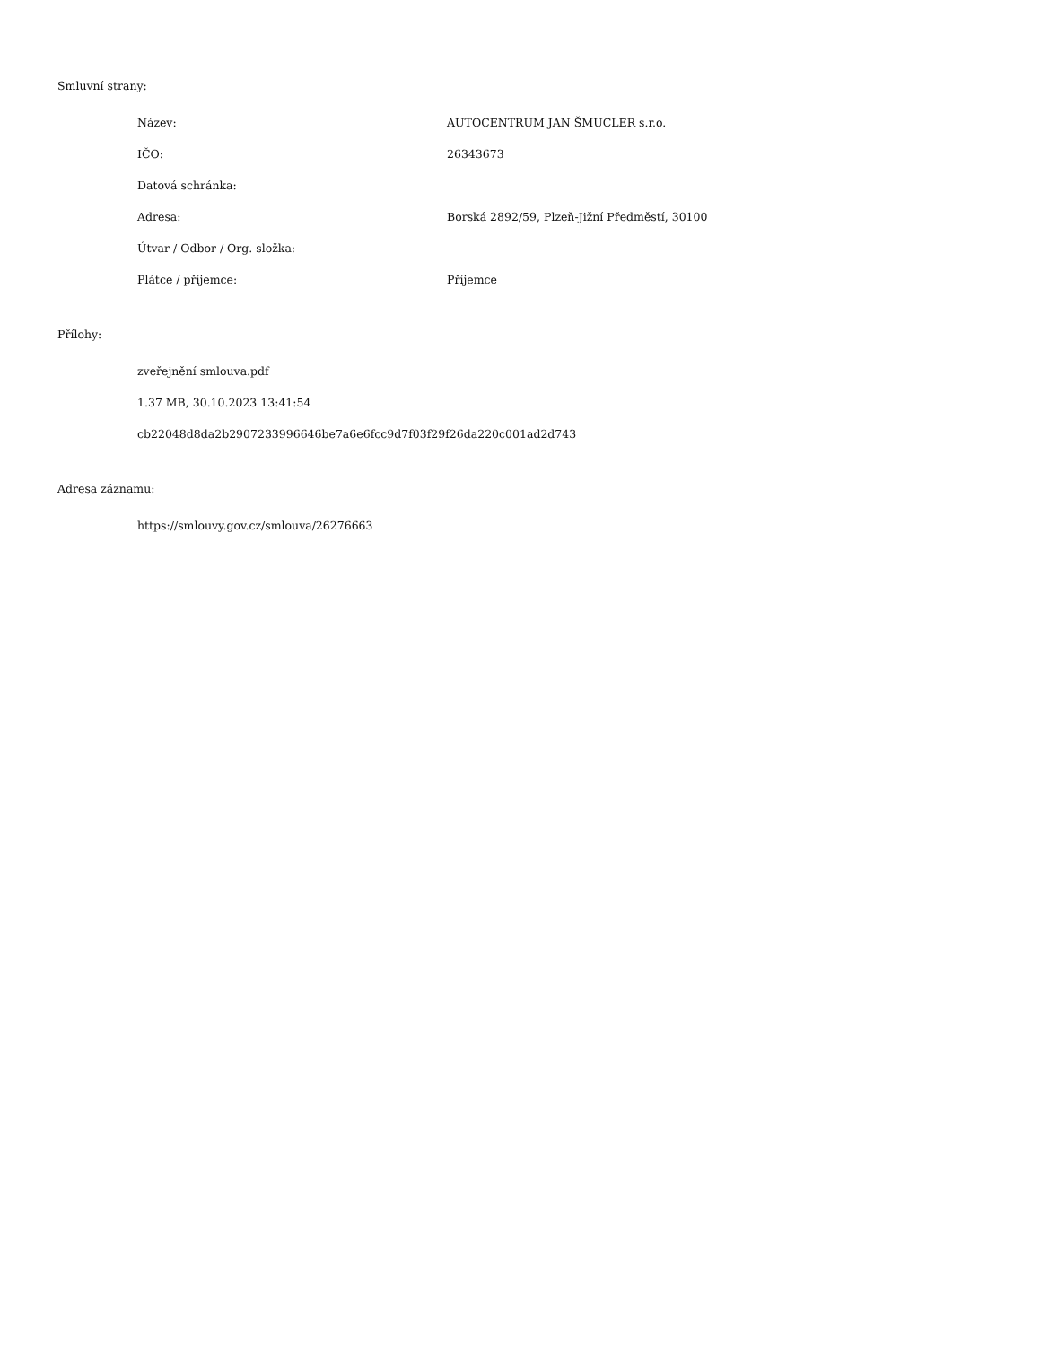Smluvní strany:
| Název: | AUTOCENTRUM JAN ŠMUCLER s.r.o. |
| IČO: | 26343673 |
| Datová schránka: | |
| Adresa: | Borská 2892/59, Plzeň-Jižní Předměstí, 30100 |
| Útvar / Odbor / Org. složka: | |
| Plátce / příjemce: | Příjemce |
Přílohy:
zveřejnění smlouva.pdf
1.37 MB, 30.10.2023 13:41:54
cb22048d8da2b2907233996646be7a6e6fcc9d7f03f29f26da220c001ad2d743
Adresa záznamu:
https://smlouvy.gov.cz/smlouva/26276663